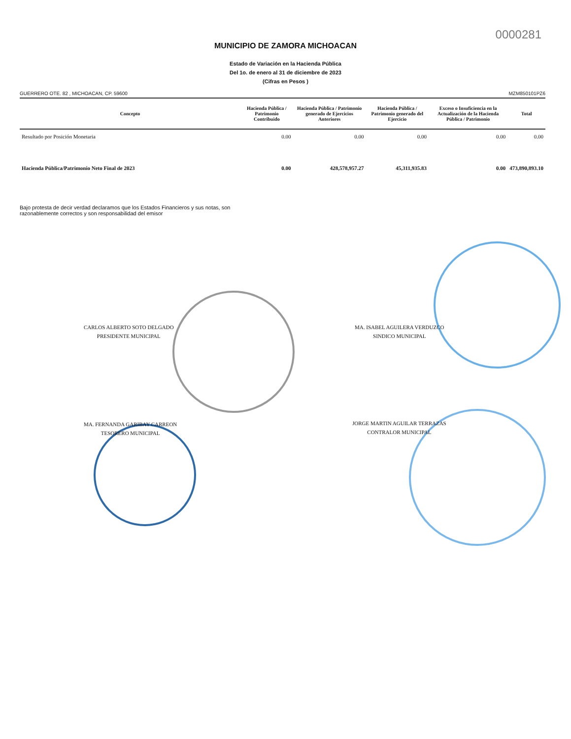0000281
MUNICIPIO DE ZAMORA MICHOACAN
Estado de Variación en la Hacienda Pública
Del 1o. de enero al 31 de diciembre de 2023
(Cifras en Pesos )
GUERRERO OTE. 82 , MICHOACAN, CP. 59600 MZM850101PZ6
| Concepto | Hacienda Pública / Patrimonio Contribuido | Hacienda Pública / Patrimonio generado de Ejercicios Anteriores | Hacienda Pública / Patrimonio generado del Ejercicio | Exceso o Insuficiencia en la Actualización de la Hacienda Pública / Patrimonio | Total |
| --- | --- | --- | --- | --- | --- |
| Resultado por Posición Monetaria | 0.00 | 0.00 | 0.00 | 0.00 | 0.00 |
| Hacienda Pública/Patrimonio Neto Final de 2023 | 0.00 | 428,578,957.27 | 45,311,935.83 | 0.00 | 473,890,893.10 |
Bajo protesta de decir verdad declaramos que los Estados Financieros y sus notas, son
razonablemente correctos y son responsabilidad del emisor
CARLOS ALBERTO SOTO DELGADO
PRESIDENTE MUNICIPAL
MA. ISABEL AGUILERA VERDUZCO
SINDICO MUNICIPAL
MA. FERNANDA GARIBAY CARREON
TESORERO MUNICIPAL
JORGE MARTIN AGUILAR TERRAZAS
CONTRALOR MUNICIPAL